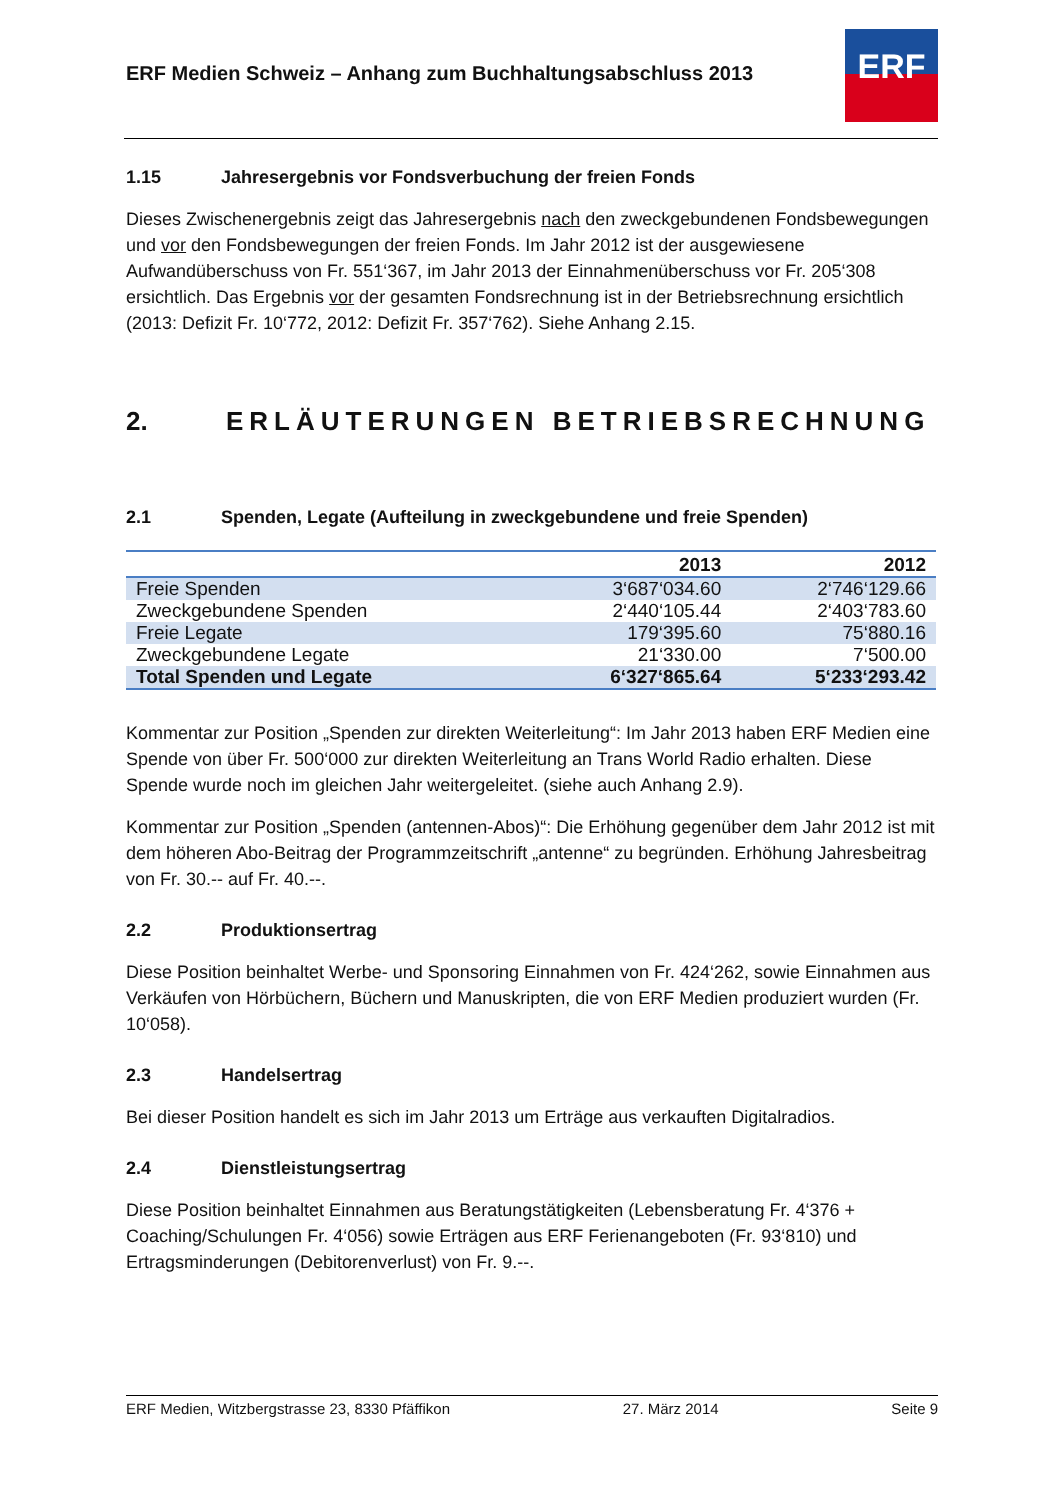ERF Medien Schweiz – Anhang zum Buchhaltungsabschluss 2013
ERF
1.15 Jahresergebnis vor Fondsverbuchung der freien Fonds
Dieses Zwischenergebnis zeigt das Jahresergebnis nach den zweckgebundenen Fondsbewegungen und vor den Fondsbewegungen der freien Fonds. Im Jahr 2012 ist der ausgewiesene Aufwandüberschuss von Fr. 551‘367, im Jahr 2013 der Einnahmenüberschuss vor Fr. 205‘308 ersichtlich. Das Ergebnis vor der gesamten Fondsrechnung ist in der Betriebsrechnung ersichtlich (2013: Defizit Fr. 10‘772, 2012: Defizit Fr. 357‘762). Siehe Anhang 2.15.
2. ERLÄUTERUNGEN BETRIEBSRECHNUNG
2.1 Spenden, Legate (Aufteilung in zweckgebundene und freie Spenden)
| | 2013 | 2012 |
| --- | --- | --- |
| Freie Spenden | 3‘687‘034.60 | 2‘746‘129.66 |
| Zweckgebundene Spenden | 2‘440‘105.44 | 2‘403‘783.60 |
| Freie Legate | 179‘395.60 | 75‘880.16 |
| Zweckgebundene Legate | 21‘330.00 | 7‘500.00 |
| Total Spenden und Legate | 6‘327‘865.64 | 5‘233‘293.42 |
Kommentar zur Position „Spenden zur direkten Weiterleitung“: Im Jahr 2013 haben ERF Medien eine Spende von über Fr. 500‘000 zur direkten Weiterleitung an Trans World Radio erhalten. Diese Spende wurde noch im gleichen Jahr weitergeleitet. (siehe auch Anhang 2.9).
Kommentar zur Position „Spenden (antennen-Abos)“: Die Erhöhung gegenüber dem Jahr 2012 ist mit dem höheren Abo-Beitrag der Programmzeitschrift „antenne“ zu begründen. Erhöhung Jahresbeitrag von Fr. 30.-- auf Fr. 40.--.
2.2 Produktionsertrag
Diese Position beinhaltet Werbe- und Sponsoring Einnahmen von Fr. 424‘262, sowie Einnahmen aus Verkäufen von Hörbüchern, Büchern und Manuskripten, die von ERF Medien produziert wurden (Fr. 10‘058).
2.3 Handelsertrag
Bei dieser Position handelt es sich im Jahr 2013 um Erträge aus verkauften Digitalradios.
2.4 Dienstleistungsertrag
Diese Position beinhaltet Einnahmen aus Beratungstätigkeiten (Lebensberatung Fr. 4‘376 + Coaching/Schulungen Fr. 4‘056) sowie Erträgen aus ERF Ferienangeboten (Fr. 93‘810) und Ertragsminderungen (Debitorenverlust) von Fr. 9.--.
ERF Medien, Witzbergstrasse 23, 8330 Pfäffikon 27. März 2014 Seite 9